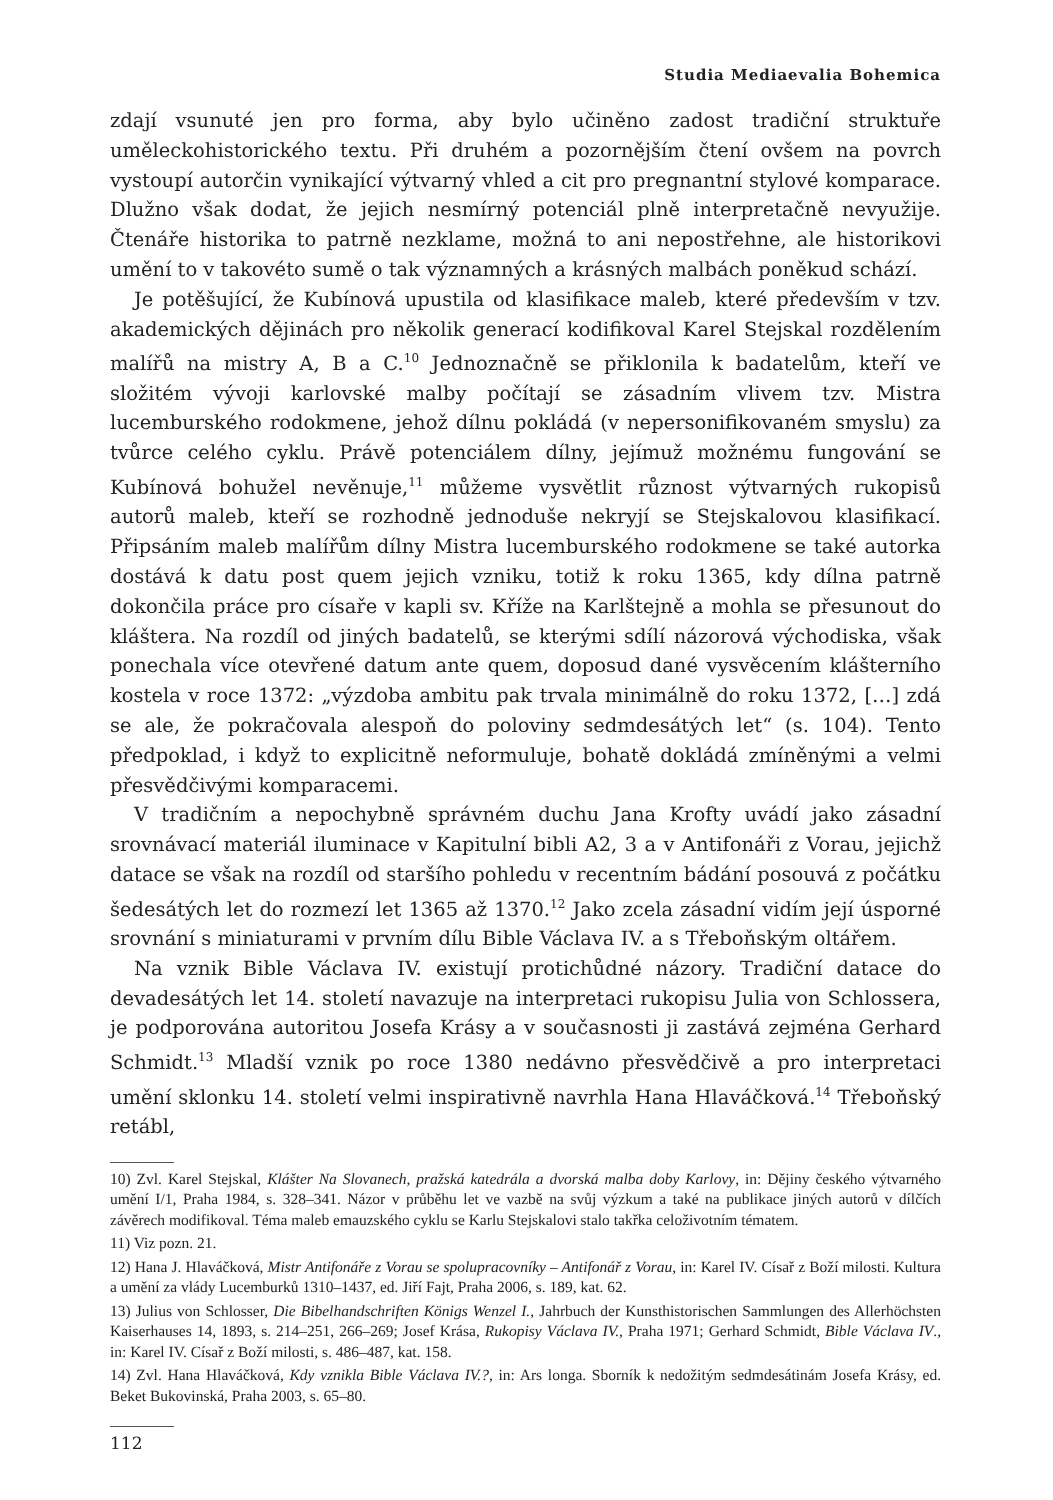Studia Mediaevalia Bohemica
zdají vsunuté jen pro forma, aby bylo učiněno zadost tradiční struktuře uměleckohistorického textu. Při druhém a pozornějším čtení ovšem na povrch vystoupí autorčin vynikající výtvarný vhled a cit pro pregnantní stylové komparace. Dlužno však dodat, že jejich nesmírný potenciál plně interpretačně nevyužije. Čtenáře historika to patrně nezklame, možná to ani nepostřehne, ale historikovi umění to v takovéto sumě o tak významných a krásných malbách poněkud schází.
Je potěšující, že Kubínová upustila od klasifikace maleb, které především v tzv. akademických dějinách pro několik generací kodifikoval Karel Stejskal rozdělením malířů na mistry A, B a C.<sup>10</sup> Jednoznačně se přiklonila k badatelům, kteří ve složitém vývoji karlovské malby počítají se zásadním vlivem tzv. Mistra lucemburského rodokmene, jehož dílnu pokládá (v nepersonifikovaném smyslu) za tvůrce celého cyklu. Právě potenciálem dílny, jejímuž možnému fungování se Kubínová bohužel nevěnuje,<sup>11</sup> můžeme vysvětlit různost výtvarných rukopisů autorů maleb, kteří se rozhodně jednoduše nekryjí se Stejskalovou klasifikací. Připsáním maleb malířům dílny Mistra lucemburského rodokmene se také autorka dostává k datu post quem jejich vzniku, totiž k roku 1365, kdy dílna patrně dokončila práce pro císaře v kapli sv. Kříže na Karlštejně a mohla se přesunout do kláštera. Na rozdíl od jiných badatelů, se kterými sdílí názorová východiska, však ponechala více otevřené datum ante quem, doposud dané vysvěcením klášterního kostela v roce 1372: „výzdoba ambitu pak trvala minimálně do roku 1372, […] zdá se ale, že pokračovala alespoň do poloviny sedmdesátých let“ (s. 104). Tento předpoklad, i když to explicitně neformuluje, bohatě dokládá zmíněnými a velmi přesvědčivými komparacemi.
V tradičním a nepochybně správném duchu Jana Krofty uvádí jako zásadní srovnávací materiál iluminace v Kapitulní bibli A2, 3 a v Antifonáři z Vorau, jejichž datace se však na rozdíl od staršího pohledu v recentním bádání posouvá z počátku šedesátých let do rozmezí let 1365 až 1370.<sup>12</sup> Jako zcela zásadní vidím její úsporné srovnání s miniaturami v prvním dílu Bible Václava IV. a s Třeboňským oltářem.
Na vznik Bible Václava IV. existují protichůdné názory. Tradiční datace do devadesátých let 14. století navazuje na interpretaci rukopisu Julia von Schlossera, je podporována autoritou Josefa Krásy a v současnosti ji zastává zejména Gerhard Schmidt.<sup>13</sup> Mladší vznik po roce 1380 nedávno přesvědčivě a pro interpretaci umění sklonku 14. století velmi inspirativně navrhla Hana Hlaváčková.<sup>14</sup> Třeboňský retábl,
10) Zvl. Karel Stejskal, Klášter Na Slovanech, pražská katedrála a dvorská malba doby Karlovy, in: Dějiny českého výtvarného umění I/1, Praha 1984, s. 328–341. Názor v průběhu let ve vazbě na svůj výzkum a také na publikace jiných autorů v dílčích závěrech modifikoval. Téma maleb emauzského cyklu se Karlu Stejskalovi stalo takřka celoživotním tématem.
11) Viz pozn. 21.
12) Hana J. Hlaváčková, Mistr Antifonáře z Vorau se spolupracovníky – Antifonář z Vorau, in: Karel IV. Císař z Boží milosti. Kultura a umění za vlády Lucemburků 1310–1437, ed. Jiří Fajt, Praha 2006, s. 189, kat. 62.
13) Julius von Schlosser, Die Bibelhandschriften Königs Wenzel I., Jahrbuch der Kunsthistorischen Sammlungen des Allerhöchsten Kaiserhauses 14, 1893, s. 214–251, 266–269; Josef Krása, Rukopisy Václava IV., Praha 1971; Gerhard Schmidt, Bible Václava IV., in: Karel IV. Císař z Boží milosti, s. 486–487, kat. 158.
14) Zvl. Hana Hlaváčková, Kdy vznikla Bible Václava IV.?, in: Ars longa. Sborník k nedožitým sedmdesátinám Josefa Krásy, ed. Beket Bukovinská, Praha 2003, s. 65–80.
112